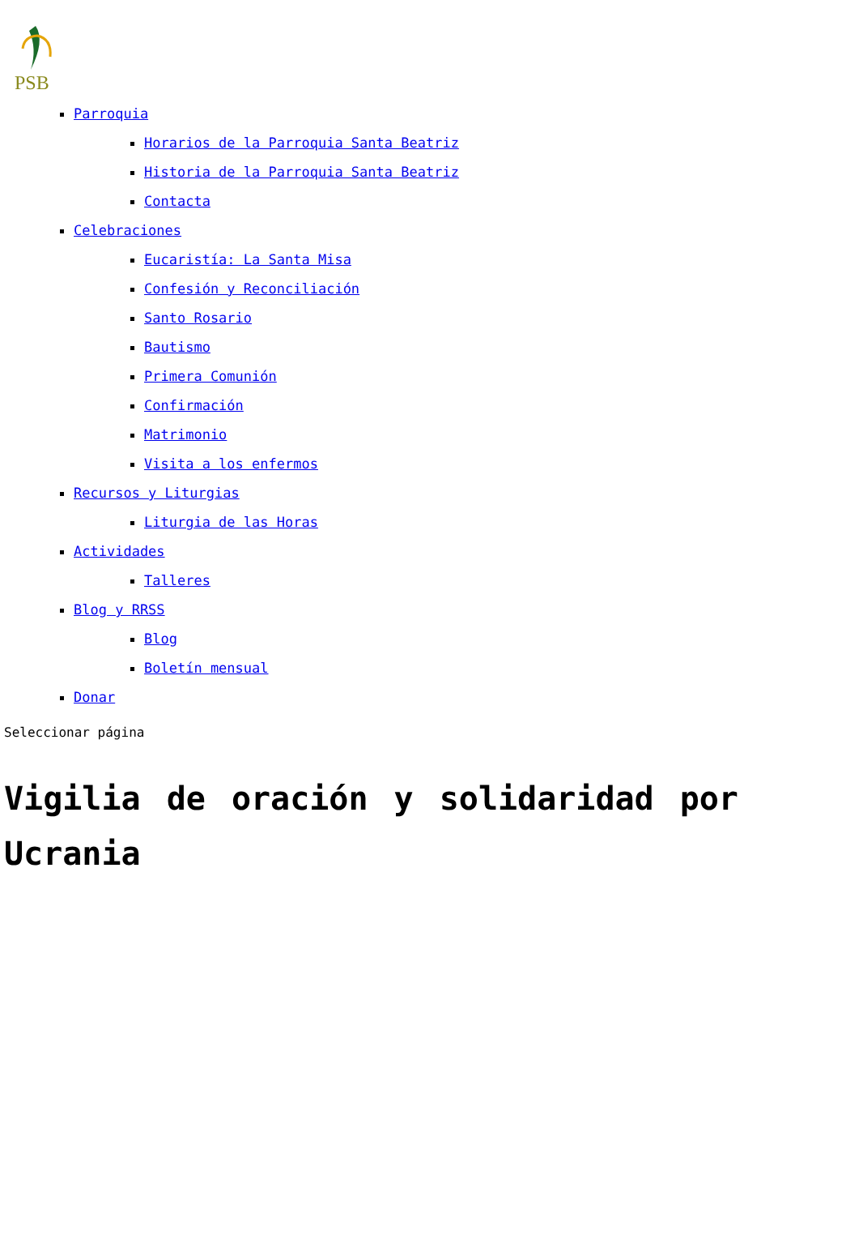PSB
Parroquia
Horarios de la Parroquia Santa Beatriz
Historia de la Parroquia Santa Beatriz
Contacta
Celebraciones
Eucaristía: La Santa Misa
Confesión y Reconciliación
Santo Rosario
Bautismo
Primera Comunión
Confirmación
Matrimonio
Visita a los enfermos
Recursos y Liturgias
Liturgia de las Horas
Actividades
Talleres
Blog y RRSS
Blog
Boletín mensual
Donar
Seleccionar página
Vigilia de oración y solidaridad por Ucrania